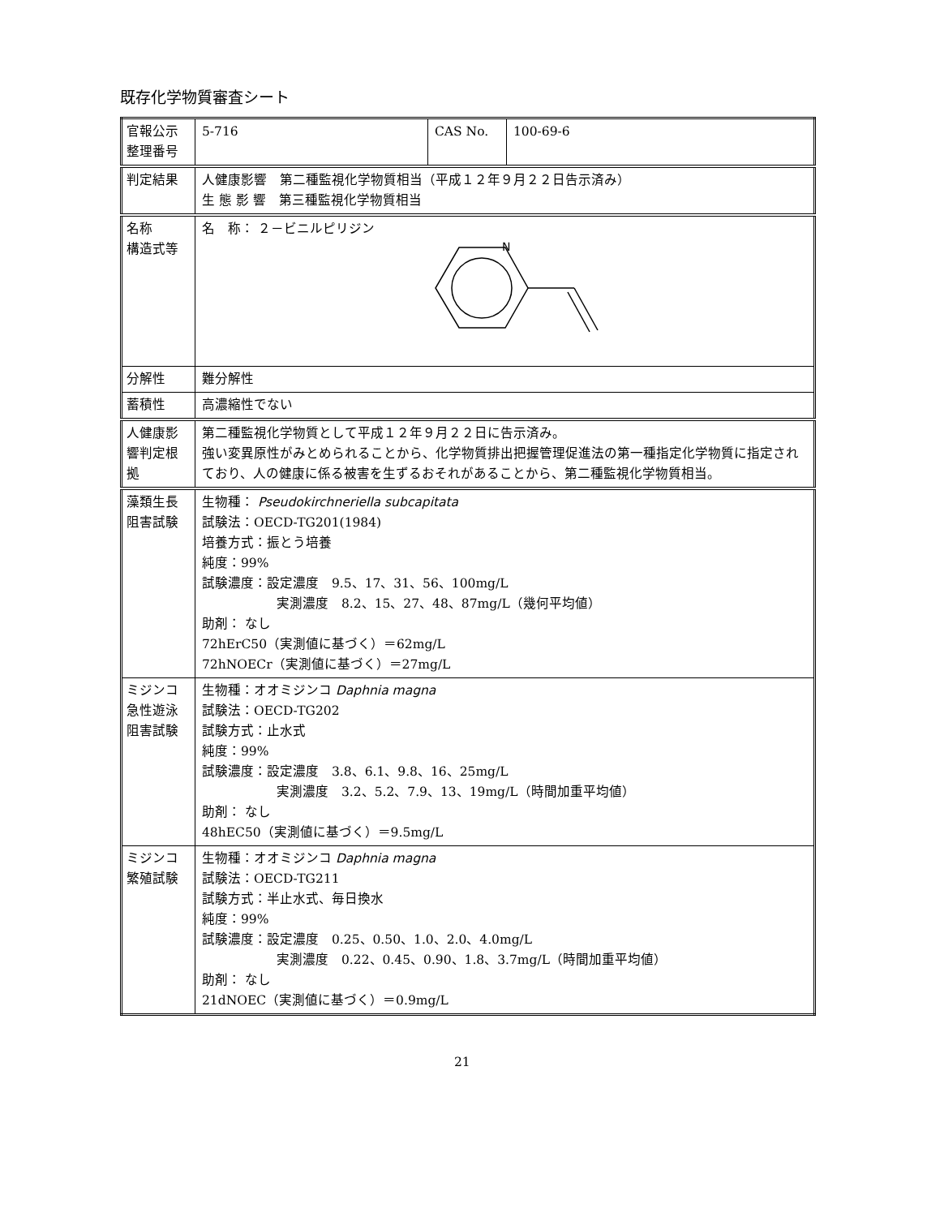既存化学物質審査シート
| 官報公示 整理番号 | 5-716 | CAS No. | 100-69-6 |
| 判定結果 | 人健康影響 第二種監視化学物質相当（平成１２年９月２２日告示済み） 生 態 影 響 第三種監視化学物質相当 | | |
| 名称 構造式等 | 名 称： ２－ビニルピリジン N | | |
| 分解性 | 難分解性 | | |
| 蓄積性 | 高濃縮性でない | | |
| 人健康影響判定根拠 | 第二種監視化学物質として平成１２年９月２２日に告示済み。 強い変異原性がみとめられることから、化学物質排出把握管理促進法の第一種指定化学物質に指定されており、人の健康に係る被害を生ずるおそれがあることから、第二種監視化学物質相当。 | | |
| 藻類生長 阻害試験 | 生物種： Pseudokirchneriella subcapitata 試験法：OECD-TG201(1984) 培養方式：振とう培養 純度：99% 試験濃度：設定濃度 9.5、17、31、56、100mg/L 実測濃度 8.2、15、27、48、87mg/L（幾何平均値） 助剤： なし 72hErC50（実測値に基づく）＝62mg/L 72hNOECr（実測値に基づく）＝27mg/L | | |
| ミジンコ急性遊泳阻害試験 | 生物種：オオミジンコ Daphnia magna 試験法：OECD-TG202 試験方式：止水式 純度：99% 試験濃度：設定濃度 3.8、6.1、9.8、16、25mg/L 実測濃度 3.2、5.2、7.9、13、19mg/L（時間加重平均値） 助剤： なし 48hEC50（実測値に基づく）＝9.5mg/L | | |
| ミジンコ 繁殖試験 | 生物種：オオミジンコ Daphnia magna 試験法：OECD-TG211 試験方式：半止水式、毎日換水 純度：99% 試験濃度：設定濃度 0.25、0.50、1.0、2.0、4.0mg/L 実測濃度 0.22、0.45、0.90、1.8、3.7mg/L（時間加重平均値） 助剤： なし 21dNOEC（実測値に基づく）＝0.9mg/L | | |
21